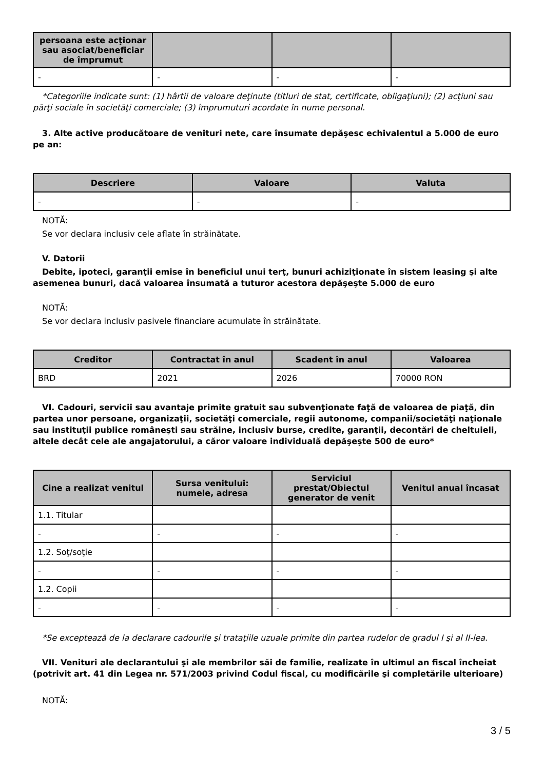| persoana este acţionar sau asociat/beneficiar de împrumut | | | |
| --- | --- | --- | --- |
| - | - | - | - |
*Categoriile indicate sunt: (1) hârtii de valoare deţinute (titluri de stat, certificate, obligaţiuni); (2) acţiuni sau părţi sociale în societăţi comerciale; (3) împrumuturi acordate în nume personal.
3. Alte active producătoare de venituri nete, care însumate depăşesc echivalentul a 5.000 de euro pe an:
| Descriere | Valoare | Valuta |
| --- | --- | --- |
| - | - | - |
NOTĂ:
Se vor declara inclusiv cele aflate în străinătate.
V. Datorii
Debite, ipoteci, garanţii emise în beneficiul unui terţ, bunuri achiziţionate în sistem leasing şi alte asemenea bunuri, dacă valoarea însumată a tuturor acestora depăşeşte 5.000 de euro
NOTĂ:
Se vor declara inclusiv pasivele financiare acumulate în străinătate.
| Creditor | Contractat în anul | Scadent în anul | Valoarea |
| --- | --- | --- | --- |
| BRD | 2021 | 2026 | 70000 RON |
VI. Cadouri, servicii sau avantaje primite gratuit sau subvenţionate faţă de valoarea de piaţă, din partea unor persoane, organizaţii, societăţi comerciale, regii autonome, companii/societăţi naţionale sau instituţii publice româneşti sau străine, inclusiv burse, credite, garanţii, decontări de cheltuieli, altele decât cele ale angajatorului, a căror valoare individuală depăşeşte 500 de euro*
| Cine a realizat venitul | Sursa venitului: numele, adresa | Serviciul prestat/Obiectul generator de venit | Venitul anual încasat |
| --- | --- | --- | --- |
| 1.1. Titular | | | |
| - | - | - | - |
| 1.2. Soţ/soţie | | | |
| - | - | - | - |
| 1.2. Copii | | | |
| - | - | - | - |
*Se exceptează de la declarare cadourile şi trataţiile uzuale primite din partea rudelor de gradul I şi al II-lea.
VII. Venituri ale declarantului şi ale membrilor săi de familie, realizate în ultimul an fiscal încheiat (potrivit art. 41 din Legea nr. 571/2003 privind Codul fiscal, cu modificările şi completările ulterioare)
NOTĂ:
3 / 5